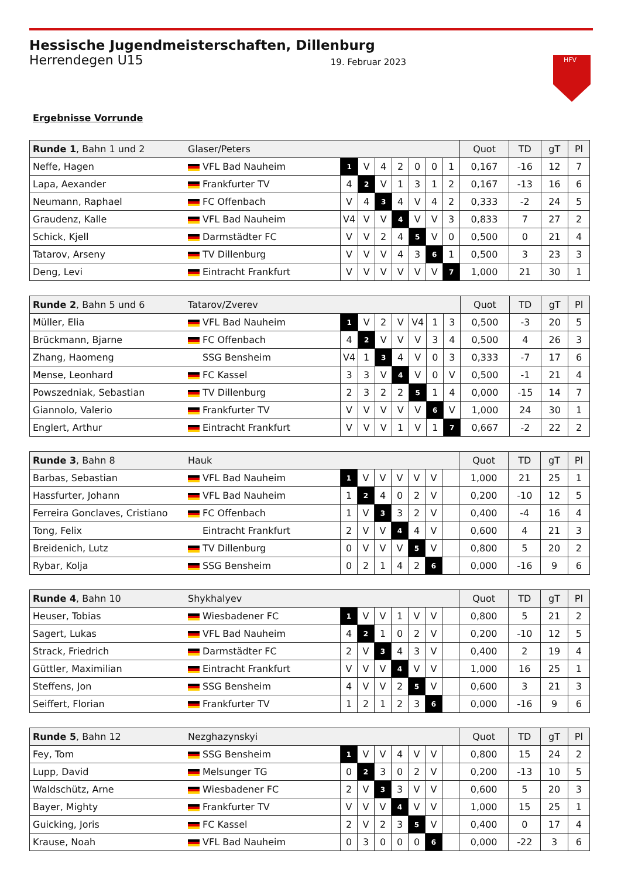Hessische Jugendmeisterschaften, Dillenburg
Herrendegen U15 19. Februar 2023
HFV
Ergebnisse Vorrunde
| Runde 1 , Bahn 1 und 2 | Glaser/Peters | | | | | | | | Quot | TD | gT | Pl |
| --- | --- | --- | --- | --- | --- | --- | --- | --- | --- | --- | --- | --- |
| Neffe, Hagen | VFL Bad Nauheim | 1 | V | 4 | 2 | 0 | 0 | 1 | 0,167 | -16 | 12 | 7 |
| Lapa, Aexander | Frankfurter TV | 4 | 2 | V | 1 | 3 | 1 | 2 | 0,167 | -13 | 16 | 6 |
| Neumann, Raphael | FC Offenbach | V | 4 | 3 | 4 | V | 4 | 2 | 0,333 | -2 | 24 | 5 |
| Graudenz, Kalle | VFL Bad Nauheim | V4 | V | V | 4 | V | V | 3 | 0,833 | 7 | 27 | 2 |
| Schick, Kjell | Darmstädter FC | V | V | 2 | 4 | 5 | V | 0 | 0,500 | 0 | 21 | 4 |
| Tatarov, Arseny | TV Dillenburg | V | V | V | 4 | 3 | 6 | 1 | 0,500 | 3 | 23 | 3 |
| Deng, Levi | Eintracht Frankfurt | V | V | V | V | V | V | 7 | 1,000 | 21 | 30 | 1 |
| Runde 2 , Bahn 5 und 6 | Tatarov/Zverev | | | | | | | | Quot | TD | gT | Pl |
| --- | --- | --- | --- | --- | --- | --- | --- | --- | --- | --- | --- | --- |
| Müller, Elia | VFL Bad Nauheim | 1 | V | 2 | V | V4 | 1 | 3 | 0,500 | -3 | 20 | 5 |
| Brückmann, Bjarne | FC Offenbach | 4 | 2 | V | V | V | 3 | 4 | 0,500 | 4 | 26 | 3 |
| Zhang, Haomeng | SSG Bensheim | V4 | 1 | 3 | 4 | V | 0 | 3 | 0,333 | -7 | 17 | 6 |
| Mense, Leonhard | FC Kassel | 3 | 3 | V | 4 | V | 0 | V | 0,500 | -1 | 21 | 4 |
| Powszedniak, Sebastian | TV Dillenburg | 2 | 3 | 2 | 2 | 5 | 1 | 4 | 0,000 | -15 | 14 | 7 |
| Giannolo, Valerio | Frankfurter TV | V | V | V | V | V | 6 | V | 1,000 | 24 | 30 | 1 |
| Englert, Arthur | Eintracht Frankfurt | V | V | V | 1 | V | 1 | 7 | 0,667 | -2 | 22 | 2 |
| Runde 3 , Bahn 8 | Hauk | | | | | | | | Quot | TD | gT | Pl |
| --- | --- | --- | --- | --- | --- | --- | --- | --- | --- | --- | --- | --- |
| Barbas, Sebastian | VFL Bad Nauheim | 1 | V | V | V | V | V | | 1,000 | 21 | 25 | 1 |
| Hassfurter, Johann | VFL Bad Nauheim | 1 | 2 | 4 | 0 | 2 | V | | 0,200 | -10 | 12 | 5 |
| Ferreira Gonclaves, Cristiano | FC Offenbach | 1 | V | 3 | 3 | 2 | V | | 0,400 | -4 | 16 | 4 |
| Tong, Felix | Eintracht Frankfurt | 2 | V | V | 4 | 4 | V | | 0,600 | 4 | 21 | 3 |
| Breidenich, Lutz | TV Dillenburg | 0 | V | V | V | 5 | V | | 0,800 | 5 | 20 | 2 |
| Rybar, Kolja | SSG Bensheim | 0 | 2 | 1 | 4 | 2 | 6 | | 0,000 | -16 | 9 | 6 |
| Runde 4 , Bahn 10 | Shykhalyev | | | | | | | | Quot | TD | gT | Pl |
| --- | --- | --- | --- | --- | --- | --- | --- | --- | --- | --- | --- | --- |
| Heuser, Tobias | Wiesbadener FC | 1 | V | V | 1 | V | V | | 0,800 | 5 | 21 | 2 |
| Sagert, Lukas | VFL Bad Nauheim | 4 | 2 | 1 | 0 | 2 | V | | 0,200 | -10 | 12 | 5 |
| Strack, Friedrich | Darmstädter FC | 2 | V | 3 | 4 | 3 | V | | 0,400 | 2 | 19 | 4 |
| Güttler, Maximilian | Eintracht Frankfurt | V | V | V | 4 | V | V | | 1,000 | 16 | 25 | 1 |
| Steffens, Jon | SSG Bensheim | 4 | V | V | 2 | 5 | V | | 0,600 | 3 | 21 | 3 |
| Seiffert, Florian | Frankfurter TV | 1 | 2 | 1 | 2 | 3 | 6 | | 0,000 | -16 | 9 | 6 |
| Runde 5 , Bahn 12 | Nezghazynskyi | | | | | | | | Quot | TD | gT | Pl |
| --- | --- | --- | --- | --- | --- | --- | --- | --- | --- | --- | --- | --- |
| Fey, Tom | SSG Bensheim | 1 | V | V | 4 | V | V | | 0,800 | 15 | 24 | 2 |
| Lupp, David | Melsunger TG | 0 | 2 | 3 | 0 | 2 | V | | 0,200 | -13 | 10 | 5 |
| Waldschütz, Arne | Wiesbadener FC | 2 | V | 3 | 3 | V | V | | 0,600 | 5 | 20 | 3 |
| Bayer, Mighty | Frankfurter TV | V | V | V | 4 | V | V | | 1,000 | 15 | 25 | 1 |
| Guicking, Joris | FC Kassel | 2 | V | 2 | 3 | 5 | V | | 0,400 | 0 | 17 | 4 |
| Krause, Noah | VFL Bad Nauheim | 0 | 3 | 0 | 0 | 0 | 6 | | 0,000 | -22 | 3 | 6 |